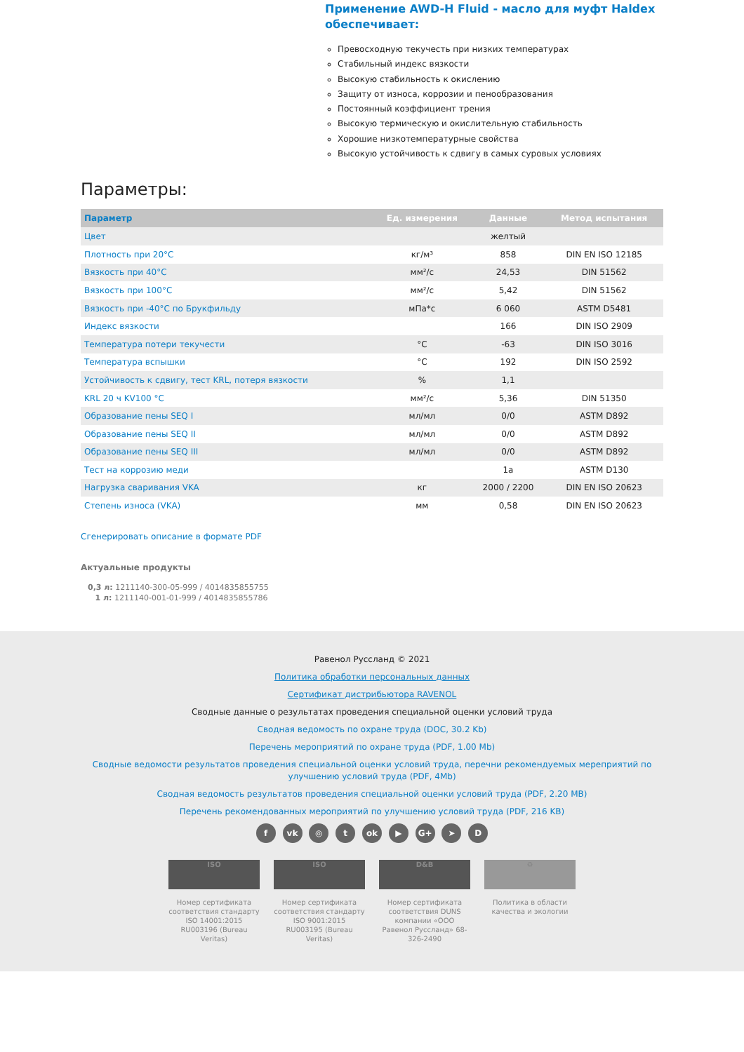Применение AWD-H Fluid - масло для муфт Haldex обеспечивает:
Превосходную текучесть при низких температурах
Стабильный индекс вязкости
Высокую стабильность к окислению
Защиту от износа, коррозии и пенообразования
Постоянный коэффициент трения
Высокую термическую и окислительную стабильность
Хорошие низкотемпературные свойства
Высокую устойчивость к сдвигу в самых суровых условиях
Параметры:
| Параметр | Ед. измерения | Данные | Метод испытания |
| --- | --- | --- | --- |
| Цвет | | желтый | |
| Плотность при 20°C | кг/м³ | 858 | DIN EN ISO 12185 |
| Вязкость при 40°C | мм²/с | 24,53 | DIN 51562 |
| Вязкость при 100°C | мм²/с | 5,42 | DIN 51562 |
| Вязкость при -40°C по Брукфильду | мПа*с | 6 060 | ASTM D5481 |
| Индекс вязкости | | 166 | DIN ISO 2909 |
| Температура потери текучести | °C | -63 | DIN ISO 3016 |
| Температура вспышки | °C | 192 | DIN ISO 2592 |
| Устойчивость к сдвигу, тест KRL, потеря вязкости | % | 1,1 | |
| KRL 20 ч KV100 °C | мм²/с | 5,36 | DIN 51350 |
| Образование пены SEQ I | мл/мл | 0/0 | ASTM D892 |
| Образование пены SEQ II | мл/мл | 0/0 | ASTM D892 |
| Образование пены SEQ III | мл/мл | 0/0 | ASTM D892 |
| Тест на коррозию меди | | 1a | ASTM D130 |
| Нагрузка сваривания VKA | кг | 2000 / 2200 | DIN EN ISO 20623 |
| Степень износа (VKA) | мм | 0,58 | DIN EN ISO 20623 |
Сгенерировать описание в формате PDF
Актуальные продукты
0,3 л: 1211140-300-05-999 / 4014835855755
1 л: 1211140-001-01-999 / 4014835855786
Равенол Руссланд © 2021
Политика обработки персональных данных
Сертификат дистрибьютора RAVENOL
Сводные данные о результатах проведения специальной оценки условий труда
Сводная ведомость по охране труда (DOC, 30.2 Kb)
Перечень мероприятий по охране труда (PDF, 1.00 Mb)
Сводные ведомости результатов проведения специальной оценки условий труда, перечни рекомендуемых мереприятий по улучшению условий труда (PDF, 4Mb)
Сводная ведомость результатов проведения специальной оценки условий труда (PDF, 2.20 MB)
Перечень рекомендованных мероприятий по улучшению условий труда (PDF, 216 KB)
f vk ◎ t ok ▶ G+ ➤ D
ISO
Номер сертификата соответствия стандарту ISO 14001:2015 RU003196 (Bureau Veritas)
ISO
Номер сертификата соответствия стандарту ISO 9001:2015 RU003195 (Bureau Veritas)
D&B
Номер сертификата соответствия DUNS компании «ООО Равенол Руссланд» 68-326-2490
♻
Политика в области качества и экологии